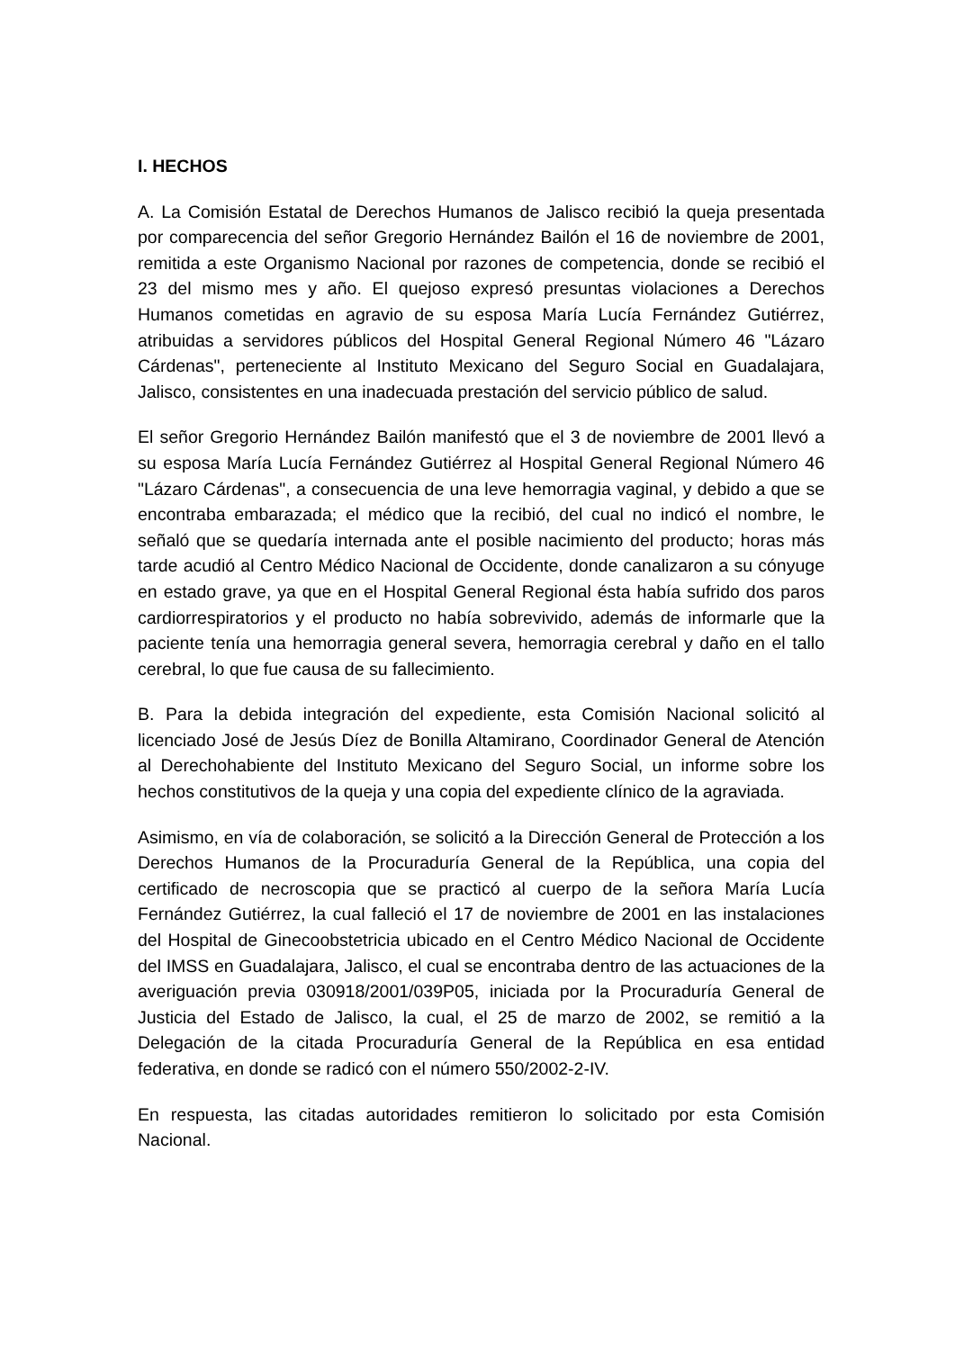I. HECHOS
A. La Comisión Estatal de Derechos Humanos de Jalisco recibió la queja presentada por comparecencia del señor Gregorio Hernández Bailón el 16 de noviembre de 2001, remitida a este Organismo Nacional por razones de competencia, donde se recibió el 23 del mismo mes y año. El quejoso expresó presuntas violaciones a Derechos Humanos cometidas en agravio de su esposa María Lucía Fernández Gutiérrez, atribuidas a servidores públicos del Hospital General Regional Número 46 "Lázaro Cárdenas", perteneciente al Instituto Mexicano del Seguro Social en Guadalajara, Jalisco, consistentes en una inadecuada prestación del servicio público de salud.
El señor Gregorio Hernández Bailón manifestó que el 3 de noviembre de 2001 llevó a su esposa María Lucía Fernández Gutiérrez al Hospital General Regional Número 46 "Lázaro Cárdenas", a consecuencia de una leve hemorragia vaginal, y debido a que se encontraba embarazada; el médico que la recibió, del cual no indicó el nombre, le señaló que se quedaría internada ante el posible nacimiento del producto; horas más tarde acudió al Centro Médico Nacional de Occidente, donde canalizaron a su cónyuge en estado grave, ya que en el Hospital General Regional ésta había sufrido dos paros cardiorrespiratorios y el producto no había sobrevivido, además de informarle que la paciente tenía una hemorragia general severa, hemorragia cerebral y daño en el tallo cerebral, lo que fue causa de su fallecimiento.
B. Para la debida integración del expediente, esta Comisión Nacional solicitó al licenciado José de Jesús Díez de Bonilla Altamirano, Coordinador General de Atención al Derechohabiente del Instituto Mexicano del Seguro Social, un informe sobre los hechos constitutivos de la queja y una copia del expediente clínico de la agraviada.
Asimismo, en vía de colaboración, se solicitó a la Dirección General de Protección a los Derechos Humanos de la Procuraduría General de la República, una copia del certificado de necroscopia que se practicó al cuerpo de la señora María Lucía Fernández Gutiérrez, la cual falleció el 17 de noviembre de 2001 en las instalaciones del Hospital de Ginecoobstetricia ubicado en el Centro Médico Nacional de Occidente del IMSS en Guadalajara, Jalisco, el cual se encontraba dentro de las actuaciones de la averiguación previa 030918/2001/039P05, iniciada por la Procuraduría General de Justicia del Estado de Jalisco, la cual, el 25 de marzo de 2002, se remitió a la Delegación de la citada Procuraduría General de la República en esa entidad federativa, en donde se radicó con el número 550/2002-2-IV.
En respuesta, las citadas autoridades remitieron lo solicitado por esta Comisión Nacional.